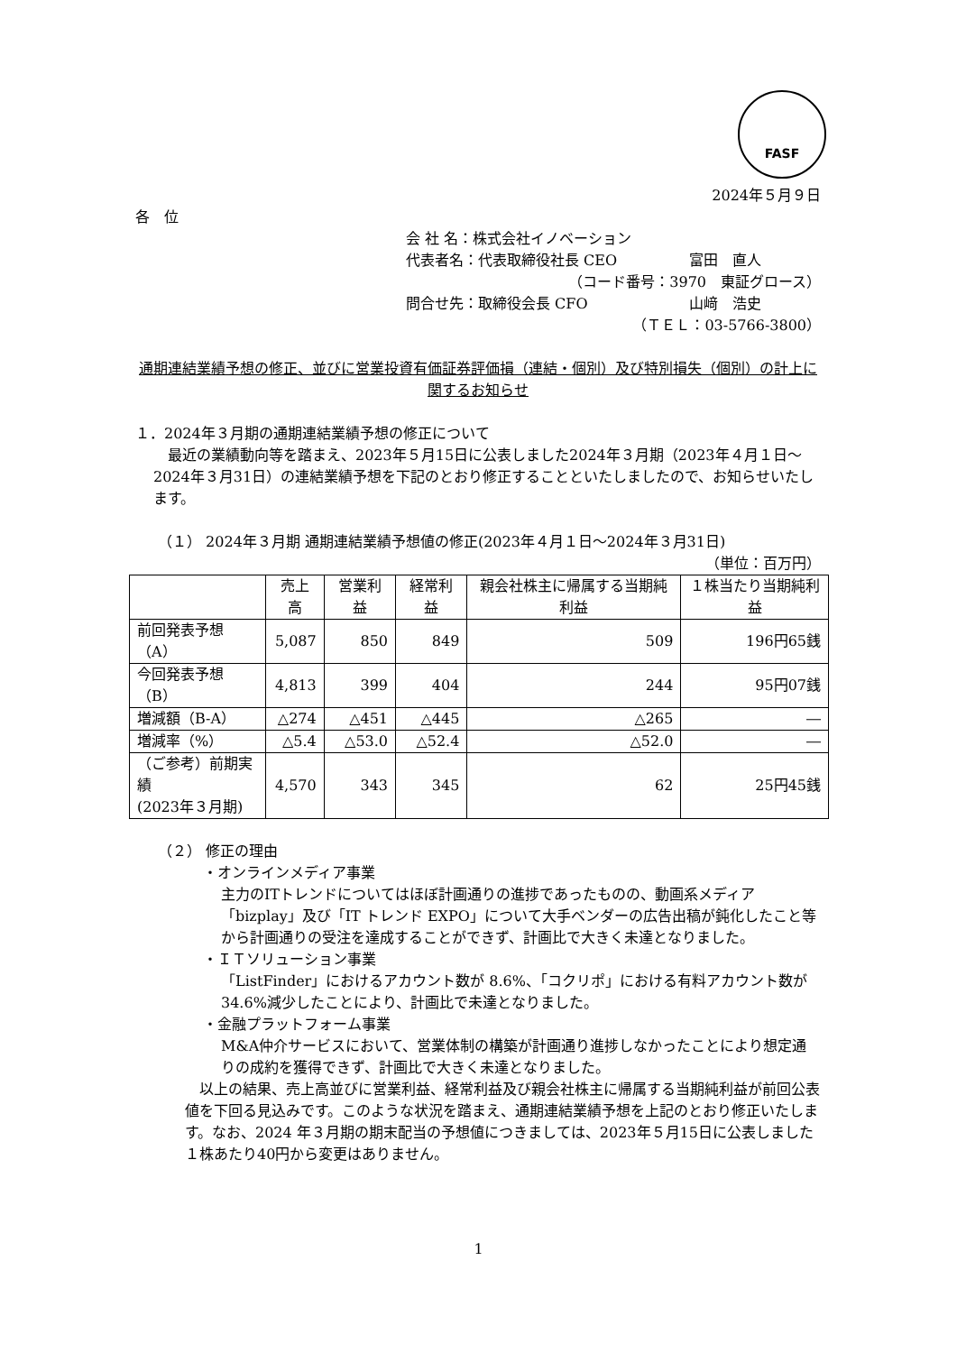FASF
2024年５月９日
各　位
会 社 名：株式会社イノベーション
代表者名：代表取締役社長 CEO　　　　　富田　直人
（コード番号：3970　東証グロース）
問合せ先：取締役会長 CFO　　　　　　　山﨑　浩史
（ＴＥＬ：03-5766-3800）
通期連結業績予想の修正、並びに営業投資有価証券評価損（連結・個別）及び特別損失（個別）の計上に関するお知らせ
１．2024年３月期の通期連結業績予想の修正について
　最近の業績動向等を踏まえ、2023年５月15日に公表しました2024年３月期（2023年４月１日～2024年３月31日）の連結業績予想を下記のとおり修正することといたしましたので、お知らせいたします。
（１） 2024年３月期 通期連結業績予想値の修正(2023年４月１日～2024年３月31日)
（単位：百万円）
| | 売上高 | 営業利益 | 経常利益 | 親会社株主に帰属する当期純利益 | １株当たり当期純利益 |
| --- | --- | --- | --- | --- | --- |
| 前回発表予想（A） | 5,087 | 850 | 849 | 509 | 196円65銭 |
| 今回発表予想（B） | 4,813 | 399 | 404 | 244 | 95円07銭 |
| 増減額（B-A） | △274 | △451 | △445 | △265 | ― |
| 増減率（%） | △5.4 | △53.0 | △52.4 | △52.0 | ― |
| （ご参考）前期実績 (2023年３月期) | 4,570 | 343 | 345 | 62 | 25円45銭 |
（２） 修正の理由
・オンラインメディア事業
主力のITトレンドについてはほぼ計画通りの進捗であったものの、動画系メディア「bizplay」及び「IT トレンド EXPO」について大手ベンダーの広告出稿が鈍化したこと等から計画通りの受注を達成することができず、計画比で大きく未達となりました。
・ＩＴソリューション事業
「ListFinder」におけるアカウント数が 8.6%、「コクリポ」における有料アカウント数が34.6%減少したことにより、計画比で未達となりました。
・金融プラットフォーム事業
M&A仲介サービスにおいて、営業体制の構築が計画通り進捗しなかったことにより想定通りの成約を獲得できず、計画比で大きく未達となりました。
　以上の結果、売上高並びに営業利益、経常利益及び親会社株主に帰属する当期純利益が前回公表値を下回る見込みです。このような状況を踏まえ、通期連結業績予想を上記のとおり修正いたします。なお、2024 年３月期の期末配当の予想値につきましては、2023年５月15日に公表しました１株あたり40円から変更はありません。
1